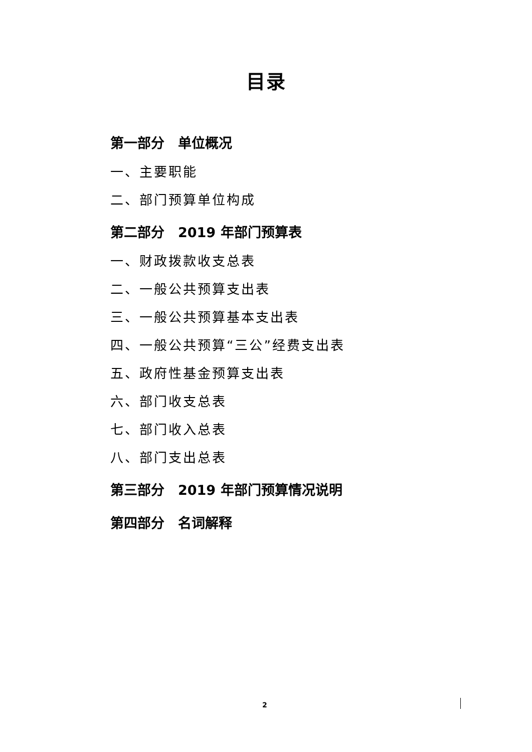目录
第一部分　单位概况
一、主要职能
二、部门预算单位构成
第二部分　2019 年部门预算表
一、财政拨款收支总表
二、一般公共预算支出表
三、一般公共预算基本支出表
四、一般公共预算“三公”经费支出表
五、政府性基金预算支出表
六、部门收支总表
七、部门收入总表
八、部门支出总表
第三部分　2019 年部门预算情况说明
第四部分　名词解释
2